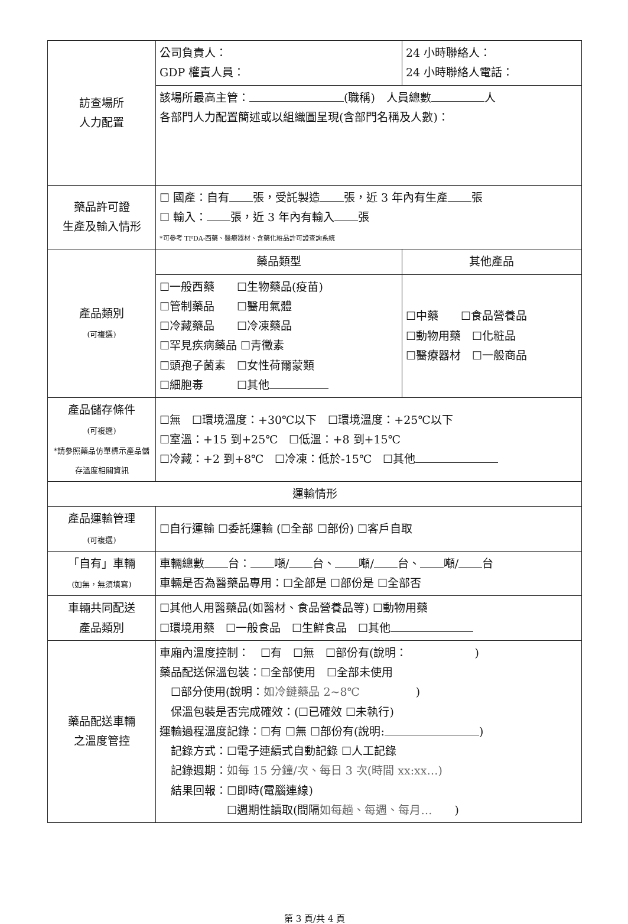| 訪查場所 人力配置 | 公司負責人： GDP 權責人員： | 24 小時聯絡人： 24 小時聯絡人電話： | |
| | 該場所最高主管： (職稱) 人員總數 人 各部門人力配置簡述或以組織圖呈現(含部門名稱及人數)： | | |
| 藥品許可證 生產及輸入情形 | ☐ 國產：自有 張，受託製造 張，近 3 年內有生產 張 ☐ 輸入： 張，近 3 年內有輸入 張 *可參考 TFDA-西藥、醫療器材、含藥化粧品許可證查詢系統 | | |
| 產品類別 (可複選) | 藥品類型 | | 其他產品 |
| | ☐一般西藥 ☐生物藥品(疫苗) ☐管制藥品 ☐醫用氣體 ☐冷藏藥品 ☐冷凍藥品 ☐罕見疾病藥品 ☐青黴素 ☐頭孢子菌素 ☐女性荷爾蒙類 ☐細胞毒 ☐其他 | | ☐中藥 ☐食品營養品 ☐動物用藥 ☐化粧品 ☐醫療器材 ☐一般商品 |
| 產品儲存條件 (可複選) *請參照藥品仿單標示產品儲存溫度相關資訊 | ☐無 ☐環境溫度：+30℃以下 ☐環境溫度：+25℃以下 ☐室溫：+15 到+25℃ ☐低溫：+8 到+15℃ ☐冷藏：+2 到+8℃ ☐冷凍：低於-15℃ ☐其他 | | |
| 運輸情形 | | | |
| 產品運輸管理 (可複選) | ☐自行運輸 ☐委託運輸 (☐全部 ☐部份) ☐客戶自取 | | |
| 「自有」車輛 (如無，無須填寫) | 車輛總數 台： 噸/ 台、 噸/ 台、 噸/ 台 車輛是否為醫藥品專用：☐全部是 ☐部份是 ☐全部否 | | |
| 車輛共同配送 產品類別 | ☐其他人用醫藥品(如醫材、食品營養品等) ☐動物用藥 ☐環境用藥 ☐一般食品 ☐生鮮食品 ☐其他 | | |
| 藥品配送車輛 之溫度管控 | 車廂內溫度控制： ☐有 ☐無 ☐部份有(說明： ) 藥品配送保溫包裝：☐全部使用 ☐全部未使用 ☐部分使用(說明： 如冷鏈藥品 2~8℃ ) 保溫包裝是否完成確效：(☐已確效 ☐未執行) 運輸過程溫度記錄：☐有 ☐無 ☐部份有(說明: ) 記錄方式：☐電子連續式自動記錄 ☐人工記錄 記錄週期： 如每 15 分鐘/次、每日 3 次(時間 xx:xx…) 結果回報：☐即時(電腦連線) ☐週期性讀取(間隔 如每趟、每週、每月… ) | | |
第 3 頁/共 4 頁